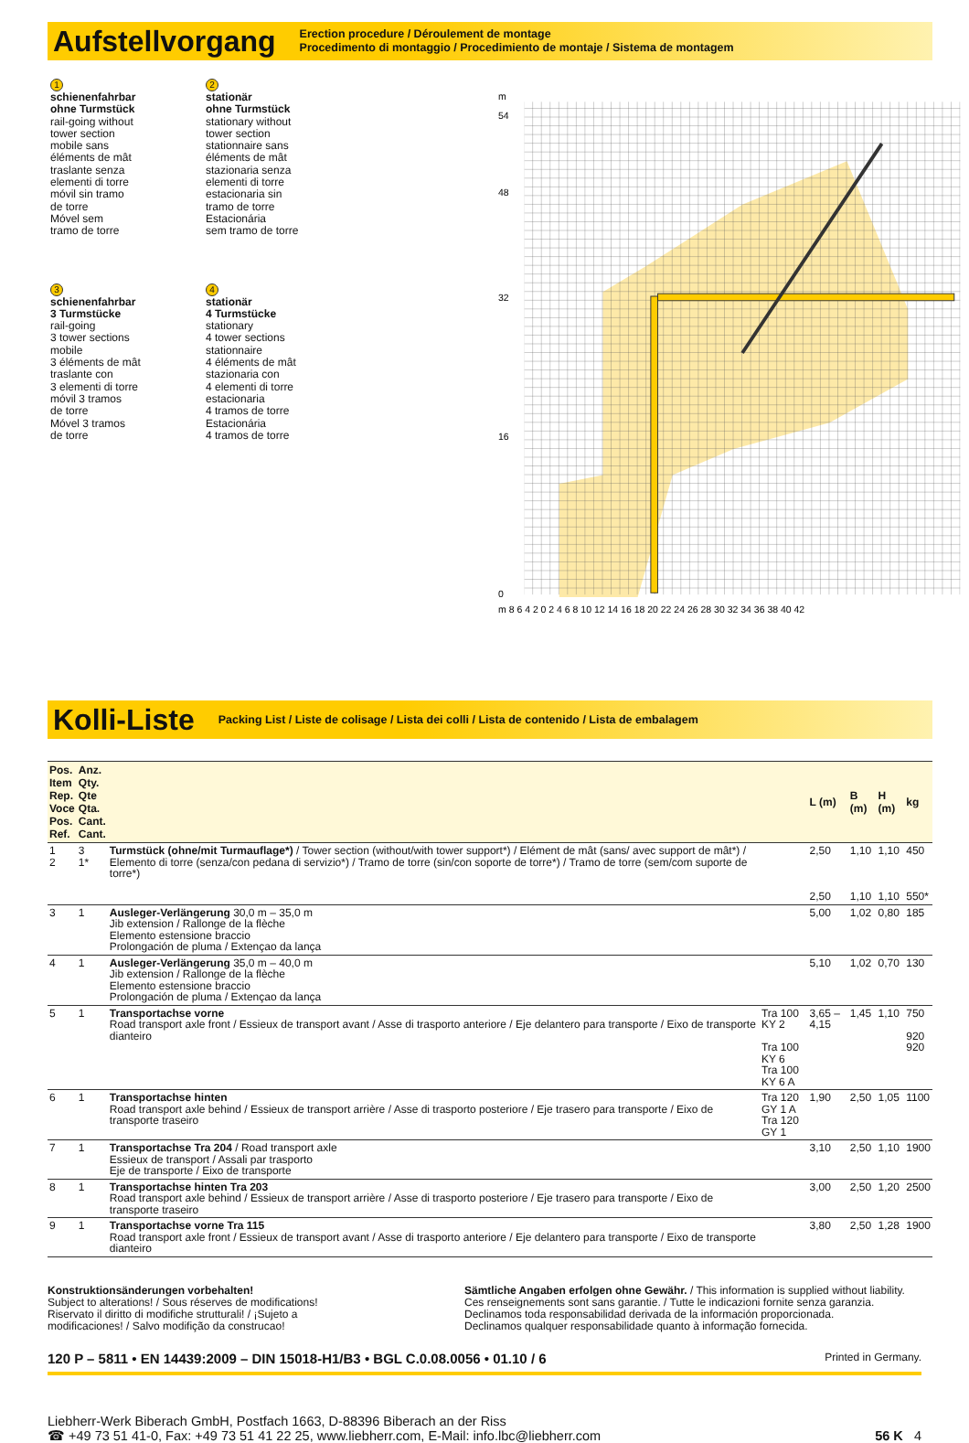Aufstellvorgang
Erection procedure / Déroulement de montage
Procedimento di montaggio / Procedimiento de montaje / Sistema de montagem
1
schienenfahrbar
ohne Turmstück
rail-going without
tower section
mobile sans
éléments de mât
traslante senza
elementi di torre
móvil sin tramo
de torre
Móvel sem
tramo de torre
2
stationär
ohne Turmstück
stationary without
tower section
stationnaire sans
éléments de mât
stazionaria senza
elementi di torre
estacionaria sin
tramo de torre
Estacionária
sem tramo de torre
3
schienenfahrbar
3 Turmstücke
rail-going
3 tower sections
mobile
3 éléments de mât
traslante con
3 elementi di torre
móvil 3 tramos
de torre
Móvel 3 tramos
de torre
4
stationär
4 Turmstücke
stationary
4 tower sections
stationnaire
4 éléments de mât
stazionaria con
4 elementi di torre
estacionaria
4 tramos de torre
Estacionária
4 tramos de torre
m
54
48
32
16
0
m 8 6 4 2 0 2 4 6 8 10 12 14 16 18 20 22 24 26 28 30 32 34 36 38 40 42
Kolli-Liste
Packing List / Liste de colisage / Lista dei colli / Lista de contenido / Lista de embalagem
| Pos. Item Rep. Voce Pos. Ref. | Anz. Qty. Qte Qta. Cant. Cant. | | | L (m) | B (m) | H (m) | kg |
| --- | --- | --- | --- | --- | --- | --- | --- |
| 1 2 | 3 1* | Turmstück (ohne/mit Turmauflage*) / Tower section (without/with tower support*) / Elément de mât (sans/ avec support de mât*) / Elemento di torre (senza/con pedana di servizio*) / Tramo de torre (sin/con soporte de torre*) / Tramo de torre (sem/com suporte de torre*) | | 2,50 2,50 | 1,10 1,10 | 1,10 1,10 | 450 550* |
| 3 | 1 | Ausleger-Verlängerung 30,0 m – 35,0 m Jib extension / Rallonge de la flèche Elemento estensione braccio Prolongación de pluma / Extençao da lança | | 5,00 | 1,02 | 0,80 | 185 |
| 4 | 1 | Ausleger-Verlängerung 35,0 m – 40,0 m Jib extension / Rallonge de la flèche Elemento estensione braccio Prolongación de pluma / Extençao da lança | | 5,10 | 1,02 | 0,70 | 130 |
| 5 | 1 | Transportachse vorne Road transport axle front / Essieux de transport avant / Asse di trasporto anteriore / Eje delantero para transporte / Eixo de transporte dianteiro | Tra 100 KY 2 Tra 100 KY 6 Tra 100 KY 6 A | 3,65 – 4,15 | 1,45 | 1,10 | 750 920 920 |
| 6 | 1 | Transportachse hinten Road transport axle behind / Essieux de transport arrière / Asse di trasporto posteriore / Eje trasero para transporte / Eixo de transporte traseiro | Tra 120 GY 1 A Tra 120 GY 1 | 1,90 | 2,50 | 1,05 | 1100 |
| 7 | 1 | Transportachse Tra 204 / Road transport axle Essieux de transport / Assali par trasporto Eje de transporte / Eixo de transporte | | 3,10 | 2,50 | 1,10 | 1900 |
| 8 | 1 | Transportachse hinten Tra 203 Road transport axle behind / Essieux de transport arrière / Asse di trasporto posteriore / Eje trasero para transporte / Eixo de transporte traseiro | | 3,00 | 2,50 | 1,20 | 2500 |
| 9 | 1 | Transportachse vorne Tra 115 Road transport axle front / Essieux de transport avant / Asse di trasporto anteriore / Eje delantero para transporte / Eixo de transporte dianteiro | | 3,80 | 2,50 | 1,28 | 1900 |
Konstruktionsänderungen vorbehalten!
Subject to alterations! / Sous réserves de modifications!
Riservato il diritto di modifiche strutturali! / ¡Sujeto a
modificaciones! / Salvo modifição da construcao!
Sämtliche Angaben erfolgen ohne Gewähr. / This information is supplied without liability.
Ces renseignements sont sans garantie. / Tutte le indicazioni fornite senza garanzia.
Declinamos toda responsabilidad derivada de la información proporcionada.
Declinamos qualquer responsabilidade quanto à informação fornecida.
120 P – 5811 • EN 14439:2009 – DIN 15018-H1/B3 • BGL C.0.08.0056 • 01.10 / 6 Printed in Germany.
Liebherr-Werk Biberach GmbH, Postfach 1663, D-88396 Biberach an der Riss
☎ +49 73 51 41-0, Fax: +49 73 51 41 22 25, www.liebherr.com, E-Mail: info.lbc@liebherr.com
56 K 4